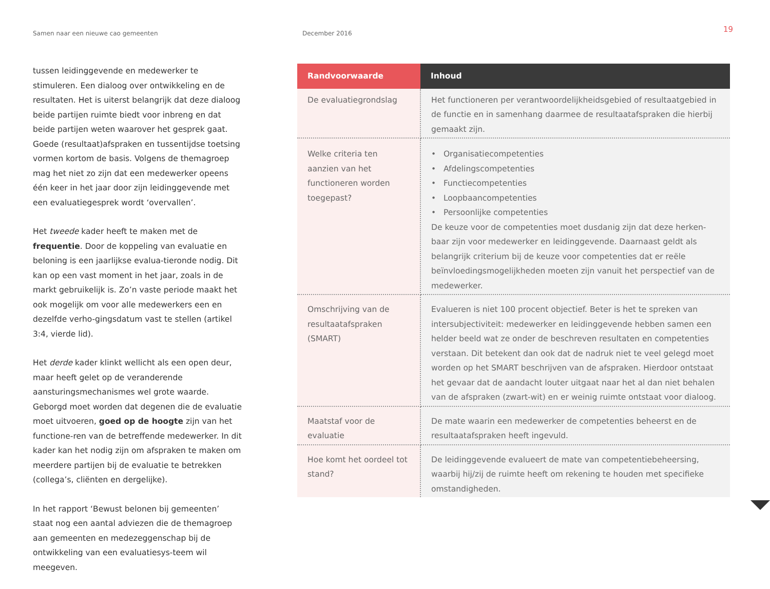Samen naar een nieuwe cao gemeenten December 2016
19
tussen leidinggevende en medewerker te stimuleren. Een dialoog over ontwikkeling en de resultaten. Het is uiterst belangrijk dat deze dialoog beide partijen ruimte biedt voor inbreng en dat beide partijen weten waarover het gesprek gaat. Goede (resultaat)afspraken en tussentijdse toetsing vormen kortom de basis. Volgens de themagroep mag het niet zo zijn dat een medewerker opeens één keer in het jaar door zijn leidinggevende met een evaluatiegesprek wordt ‘overvallen’.
Het tweede kader heeft te maken met de frequentie. Door de koppeling van evaluatie en beloning is een jaarlijkse evalua-tieronde nodig. Dit kan op een vast moment in het jaar, zoals in de markt gebruikelijk is. Zo’n vaste periode maakt het ook mogelijk om voor alle medewerkers een en dezelfde verho-gingsdatum vast te stellen (artikel 3:4, vierde lid).
Het derde kader klinkt wellicht als een open deur, maar heeft gelet op de veranderende aansturingsmechanismes wel grote waarde. Geborgd moet worden dat degenen die de evaluatie moet uitvoeren, goed op de hoogte zijn van het functione-ren van de betreffende medewerker. In dit kader kan het nodig zijn om afspraken te maken om meerdere partijen bij de evaluatie te betrekken (collega’s, cliënten en dergelijke).
In het rapport ‘Bewust belonen bij gemeenten’ staat nog een aantal adviezen die de themagroep aan gemeenten en medezeggenschap bij de ontwikkeling van een evaluatiesys-teem wil meegeven.
| Randvoorwaarde | Inhoud |
| --- | --- |
| De evaluatiegrondslag | Het functioneren per verantwoordelijkheidsgebied of resultaatgebied in de functie en in samenhang daarmee de resultaatafspraken die hierbij gemaakt zijn. |
| Welke criteria ten aanzien van het functioneren worden toegepast? | • Organisatiecompetenties • Afdelingscompetenties • Functiecompetenties • Loopbaancompetenties • Persoonlijke competenties De keuze voor de competenties moet dusdanig zijn dat deze herken-baar zijn voor medewerker en leidinggevende. Daarnaast geldt als belangrijk criterium bij de keuze voor competenties dat er reële beïnvloedingsmogelijkheden moeten zijn vanuit het perspectief van de medewerker. |
| Omschrijving van de resultaatafspraken (SMART) | Evalueren is niet 100 procent objectief. Beter is het te spreken van intersubjectiviteit: medewerker en leidinggevende hebben samen een helder beeld wat ze onder de beschreven resultaten en competenties verstaan. Dit betekent dan ook dat de nadruk niet te veel gelegd moet worden op het SMART beschrijven van de afspraken. Hierdoor ontstaat het gevaar dat de aandacht louter uitgaat naar het al dan niet behalen van de afspraken (zwart-wit) en er weinig ruimte ontstaat voor dialoog. |
| Maatstaf voor de evaluatie | De mate waarin een medewerker de competenties beheerst en de resultaatafspraken heeft ingevuld. |
| Hoe komt het oordeel tot stand? | De leidinggevende evalueert de mate van competentiebeheersing, waarbij hij/zij de ruimte heeft om rekening te houden met specifieke omstandigheden. |